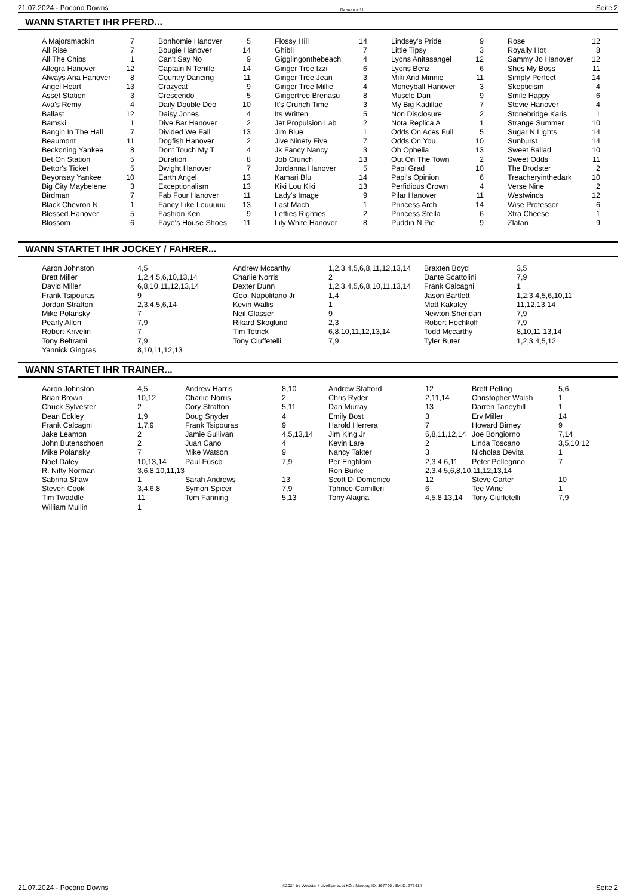21.07.2024 - Pocono Downs Rennen # 11 Seite 2
WANN STARTET IHR PFERD...
| A Majorsmackin | 7 | Bonhomie Hanover | 5 | Flossy Hill | 14 | Lindsey's Pride | 9 | Rose | 12 |
| All Rise | 7 | Bougie Hanover | 14 | Ghibli | 7 | Little Tipsy | 3 | Royally Hot | 8 |
| All The Chips | 1 | Can't Say No | 9 | Gigglingonthebeach | 4 | Lyons Anitasangel | 12 | Sammy Jo Hanover | 12 |
| Allegra Hanover | 12 | Captain N Tenille | 14 | Ginger Tree Izzi | 6 | Lyons Benz | 6 | Shes My Boss | 11 |
| Always Ana Hanover | 8 | Country Dancing | 11 | Ginger Tree Jean | 3 | Miki And Minnie | 11 | Simply Perfect | 14 |
| Angel Heart | 13 | Crazycat | 9 | Ginger Tree Millie | 4 | Moneyball Hanover | 3 | Skepticism | 4 |
| Asset Station | 3 | Crescendo | 5 | Gingertree Brenasu | 8 | Muscle Dan | 9 | Smile Happy | 6 |
| Ava's Remy | 4 | Daily Double Deo | 10 | It's Crunch Time | 3 | My Big Kadillac | 7 | Stevie Hanover | 4 |
| Ballast | 12 | Daisy Jones | 4 | Its Written | 5 | Non Disclosure | 2 | Stonebridge Karis | 1 |
| Bamski | 1 | Dive Bar Hanover | 2 | Jet Propulsion Lab | 2 | Nota Replica A | 1 | Strange Summer | 10 |
| Bangin In The Hall | 7 | Divided We Fall | 13 | Jim Blue | 1 | Odds On Aces Full | 5 | Sugar N Lights | 14 |
| Beaumont | 11 | Dogfish Hanover | 2 | Jive Ninety Five | 7 | Odds On You | 10 | Sunburst | 14 |
| Beckoning Yankee | 8 | Dont Touch My T | 4 | Jk Fancy Nancy | 3 | Oh Ophelia | 13 | Sweet Ballad | 10 |
| Bet On Station | 5 | Duration | 8 | Job Crunch | 13 | Out On The Town | 2 | Sweet Odds | 11 |
| Bettor's Ticket | 5 | Dwight Hanover | 7 | Jordanna Hanover | 5 | Papi Grad | 10 | The Brodster | 2 |
| Beyonsay Yankee | 10 | Earth Angel | 13 | Kamari Blu | 14 | Papi's Opinion | 6 | Treacheryinthedark | 10 |
| Big City Maybelene | 3 | Exceptionalism | 13 | Kiki Lou Kiki | 13 | Perfidious Crown | 4 | Verse Nine | 2 |
| Birdman | 7 | Fab Four Hanover | 11 | Lady's Image | 9 | Pilar Hanover | 11 | Westwinds | 12 |
| Black Chevron N | 1 | Fancy Like Louuuuu | 13 | Last Mach | 1 | Princess Arch | 14 | Wise Professor | 6 |
| Blessed Hanover | 5 | Fashion Ken | 9 | Lefties Righties | 2 | Princess Stella | 6 | Xtra Cheese | 1 |
| Blossom | 6 | Faye's House Shoes | 11 | Lily White Hanover | 8 | Puddin N Pie | 9 | Zlatan | 9 |
WANN STARTET IHR JOCKEY / FAHRER...
| Aaron Johnston | 4,5 | Andrew Mccarthy | 1,2,3,4,5,6,8,11,12,13,14 | Braxten Boyd | 3,5 |
| Brett Miller | 1,2,4,5,6,10,13,14 | Charlie Norris | 2 | Dante Scattolini | 7,9 |
| David Miller | 6,8,10,11,12,13,14 | Dexter Dunn | 1,2,3,4,5,6,8,10,11,13,14 | Frank Calcagni | 1 |
| Frank Tsipouras | 9 | Geo. Napolitano Jr | 1,4 | Jason Bartlett | 1,2,3,4,5,6,10,11 |
| Jordan Stratton | 2,3,4,5,6,14 | Kevin Wallis | 1 | Matt Kakaley | 11,12,13,14 |
| Mike Polansky | 7 | Neil Glasser | 9 | Newton Sheridan | 7,9 |
| Pearly Allen | 7,9 | Rikard Skoglund | 2,3 | Robert Hechkoff | 7,9 |
| Robert Krivelin | 7 | Tim Tetrick | 6,8,10,11,12,13,14 | Todd Mccarthy | 8,10,11,13,14 |
| Tony Beltrami | 7,9 | Tony Ciuffetelli | 7,9 | Tyler Buter | 1,2,3,4,5,12 |
| Yannick Gingras | 8,10,11,12,13 | | | | |
WANN STARTET IHR TRAINER...
| Aaron Johnston | 4,5 | Andrew Harris | 8,10 | Andrew Stafford | 12 | Brett Pelling | 5,6 |
| Brian Brown | 10,12 | Charlie Norris | 2 | Chris Ryder | 2,11,14 | Christopher Walsh | 1 |
| Chuck Sylvester | 2 | Cory Stratton | 5,11 | Dan Murray | 13 | Darren Taneyhill | 1 |
| Dean Eckley | 1,9 | Doug Snyder | 4 | Emily Bost | 3 | Erv Miller | 14 |
| Frank Calcagni | 1,7,9 | Frank Tsipouras | 9 | Harold Herrera | 7 | Howard Birney | 9 |
| Jake Leamon | 2 | Jamie Sullivan | 4,5,13,14 | Jim King Jr | 6,8,11,12,14 | Joe Bongiorno | 7,14 |
| John Butenschoen | 2 | Juan Cano | 4 | Kevin Lare | 2 | Linda Toscano | 3,5,10,12 |
| Mike Polansky | 7 | Mike Watson | 9 | Nancy Takter | 3 | Nicholas Devita | 1 |
| Noel Daley | 10,13,14 | Paul Fusco | 7,9 | Per Engblom | 2,3,4,6,11 | Peter Pellegrino | 7 |
| R. Nifty Norman | 3,6,8,10,11,13 | | | Ron Burke | 2,3,4,5,6,8,10,11,12,13,14 | | |
| Sabrina Shaw | 1 | Sarah Andrews | 13 | Scott Di Domenico | 12 | Steve Carter | 10 |
| Steven Cook | 3,4,6,8 | Symon Spicer | 7,9 | Tahnee Camilleri | 6 | Tee Wine | 1 |
| Tim Twaddle | 11 | Tom Fanning | 5,13 | Tony Alagna | 4,5,8,13,14 | Tony Ciuffetelli | 7,9 |
| William Mullin | 1 | | | | | | |
21.07.2024 - Pocono Downs ©2024 by Wettstar / LiveSports.at KG / Meeting ID: 367790 / ExtID: 272414 Seite 2